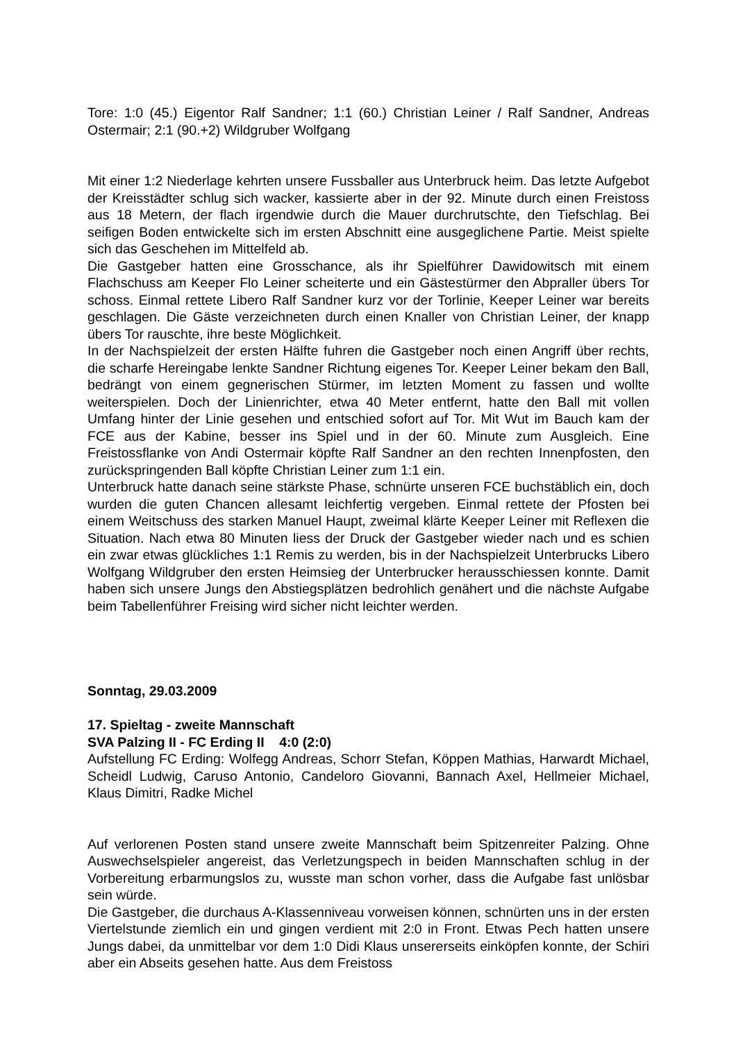Tore: 1:0 (45.) Eigentor Ralf Sandner; 1:1 (60.) Christian Leiner / Ralf Sandner, Andreas Ostermair; 2:1 (90.+2) Wildgruber Wolfgang
Mit einer 1:2 Niederlage kehrten unsere Fussballer aus Unterbruck heim. Das letzte Aufgebot der Kreisstädter schlug sich wacker, kassierte aber in der 92. Minute durch einen Freistoss aus 18 Metern, der flach irgendwie durch die Mauer durchrutschte, den Tiefschlag. Bei seifigen Boden entwickelte sich im ersten Abschnitt eine ausgeglichene Partie. Meist spielte sich das Geschehen im Mittelfeld ab.
Die Gastgeber hatten eine Grosschance, als ihr Spielführer Dawidowitsch mit einem Flachschuss am Keeper Flo Leiner scheiterte und ein Gästestürmer den Abpraller übers Tor schoss. Einmal rettete Libero Ralf Sandner kurz vor der Torlinie, Keeper Leiner war bereits geschlagen. Die Gäste verzeichneten durch einen Knaller von Christian Leiner, der knapp übers Tor rauschte, ihre beste Möglichkeit.
In der Nachspielzeit der ersten Hälfte fuhren die Gastgeber noch einen Angriff über rechts, die scharfe Hereingabe lenkte Sandner Richtung eigenes Tor. Keeper Leiner bekam den Ball, bedrängt von einem gegnerischen Stürmer, im letzten Moment zu fassen und wollte weiterspielen. Doch der Linienrichter, etwa 40 Meter entfernt, hatte den Ball mit vollen Umfang hinter der Linie gesehen und entschied sofort auf Tor. Mit Wut im Bauch kam der FCE aus der Kabine, besser ins Spiel und in der 60. Minute zum Ausgleich. Eine Freistossflanke von Andi Ostermair köpfte Ralf Sandner an den rechten Innenpfosten, den zurückspringenden Ball köpfte Christian Leiner zum 1:1 ein.
Unterbruck hatte danach seine stärkste Phase, schnürte unseren FCE buchstäblich ein, doch wurden die guten Chancen allesamt leichfertig vergeben. Einmal rettete der Pfosten bei einem Weitschuss des starken Manuel Haupt, zweimal klärte Keeper Leiner mit Reflexen die Situation. Nach etwa 80 Minuten liess der Druck der Gastgeber wieder nach und es schien ein zwar etwas glückliches 1:1 Remis zu werden, bis in der Nachspielzeit Unterbrucks Libero Wolfgang Wildgruber den ersten Heimsieg der Unterbrucker herausschiessen konnte. Damit haben sich unsere Jungs den Abstiegsplätzen bedrohlich genähert und die nächste Aufgabe beim Tabellenführer Freising wird sicher nicht leichter werden.
Sonntag, 29.03.2009
17. Spieltag - zweite Mannschaft
SVA Palzing II - FC Erding II 4:0 (2:0)
Aufstellung FC Erding: Wolfegg Andreas, Schorr Stefan, Köppen Mathias, Harwardt Michael, Scheidl Ludwig, Caruso Antonio, Candeloro Giovanni, Bannach Axel, Hellmeier Michael, Klaus Dimitri, Radke Michel
Auf verlorenen Posten stand unsere zweite Mannschaft beim Spitzenreiter Palzing. Ohne Auswechselspieler angereist, das Verletzungspech in beiden Mannschaften schlug in der Vorbereitung erbarmungslos zu, wusste man schon vorher, dass die Aufgabe fast unlösbar sein würde.
Die Gastgeber, die durchaus A-Klassenniveau vorweisen können, schnürten uns in der ersten Viertelstunde ziemlich ein und gingen verdient mit 2:0 in Front. Etwas Pech hatten unsere Jungs dabei, da unmittelbar vor dem 1:0 Didi Klaus unsererseits einköpfen konnte, der Schiri aber ein Abseits gesehen hatte. Aus dem Freistoss